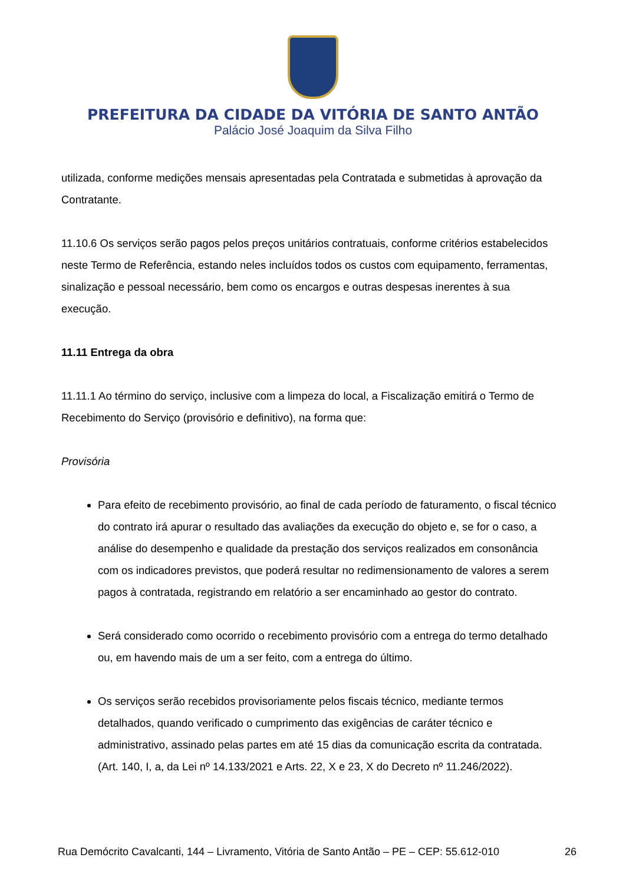PREFEITURA DA CIDADE DA VITÓRIA DE SANTO ANTÃO
Palácio José Joaquim da Silva Filho
utilizada, conforme medições mensais apresentadas pela Contratada e submetidas à aprovação da Contratante.
11.10.6 Os serviços serão pagos pelos preços unitários contratuais, conforme critérios estabelecidos neste Termo de Referência, estando neles incluídos todos os custos com equipamento, ferramentas, sinalização e pessoal necessário, bem como os encargos e outras despesas inerentes à sua execução.
11.11 Entrega da obra
11.11.1 Ao término do serviço, inclusive com a limpeza do local, a Fiscalização emitirá o Termo de Recebimento do Serviço (provisório e definitivo), na forma que:
Provisória
Para efeito de recebimento provisório, ao final de cada período de faturamento, o fiscal técnico do contrato irá apurar o resultado das avaliações da execução do objeto e, se for o caso, a análise do desempenho e qualidade da prestação dos serviços realizados em consonância com os indicadores previstos, que poderá resultar no redimensionamento de valores a serem pagos à contratada, registrando em relatório a ser encaminhado ao gestor do contrato.
Será considerado como ocorrido o recebimento provisório com a entrega do termo detalhado ou, em havendo mais de um a ser feito, com a entrega do último.
Os serviços serão recebidos provisoriamente pelos fiscais técnico, mediante termos detalhados, quando verificado o cumprimento das exigências de caráter técnico e administrativo, assinado pelas partes em até 15 dias da comunicação escrita da contratada. (Art. 140, I, a, da Lei nº 14.133/2021 e Arts. 22, X e 23, X do Decreto nº 11.246/2022).
Rua Demócrito Cavalcanti, 144 – Livramento, Vitória de Santo Antão – PE – CEP: 55.612-010 26